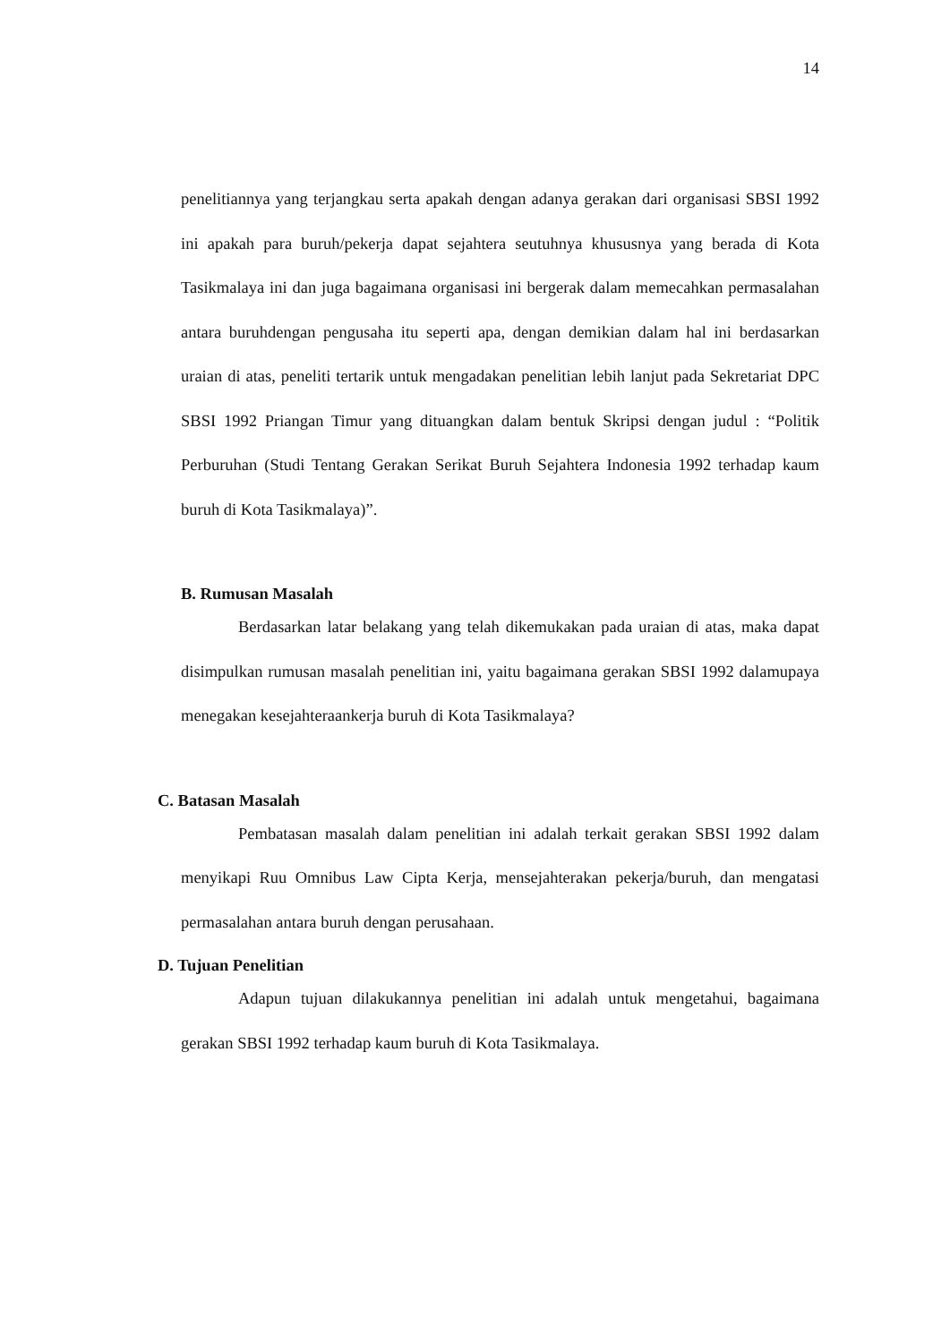14
penelitiannya yang terjangkau serta apakah dengan adanya gerakan dari organisasi SBSI 1992 ini apakah para buruh/pekerja dapat sejahtera seutuhnya khususnya yang berada di Kota Tasikmalaya ini dan juga bagaimana organisasi ini bergerak dalam memecahkan permasalahan antara buruhdengan pengusaha itu seperti apa, dengan demikian dalam hal ini berdasarkan uraian di atas, peneliti tertarik untuk mengadakan penelitian lebih lanjut pada Sekretariat DPC SBSI 1992 Priangan Timur yang dituangkan dalam bentuk Skripsi dengan judul : “Politik Perburuhan (Studi Tentang Gerakan Serikat Buruh Sejahtera Indonesia 1992 terhadap kaum buruh di Kota Tasikmalaya)”.
B. Rumusan Masalah
Berdasarkan latar belakang yang telah dikemukakan pada uraian di atas, maka dapat disimpulkan rumusan masalah penelitian ini, yaitu bagaimana gerakan SBSI 1992 dalamupaya menegakan kesejahteraankerja buruh di Kota Tasikmalaya?
C. Batasan Masalah
Pembatasan masalah dalam penelitian ini adalah terkait gerakan SBSI 1992 dalam menyikapi Ruu Omnibus Law Cipta Kerja, mensejahterakan pekerja/buruh, dan mengatasi permasalahan antara buruh dengan perusahaan.
D. Tujuan Penelitian
Adapun tujuan dilakukannya penelitian ini adalah untuk mengetahui, bagaimana gerakan SBSI 1992 terhadap kaum buruh di Kota Tasikmalaya.